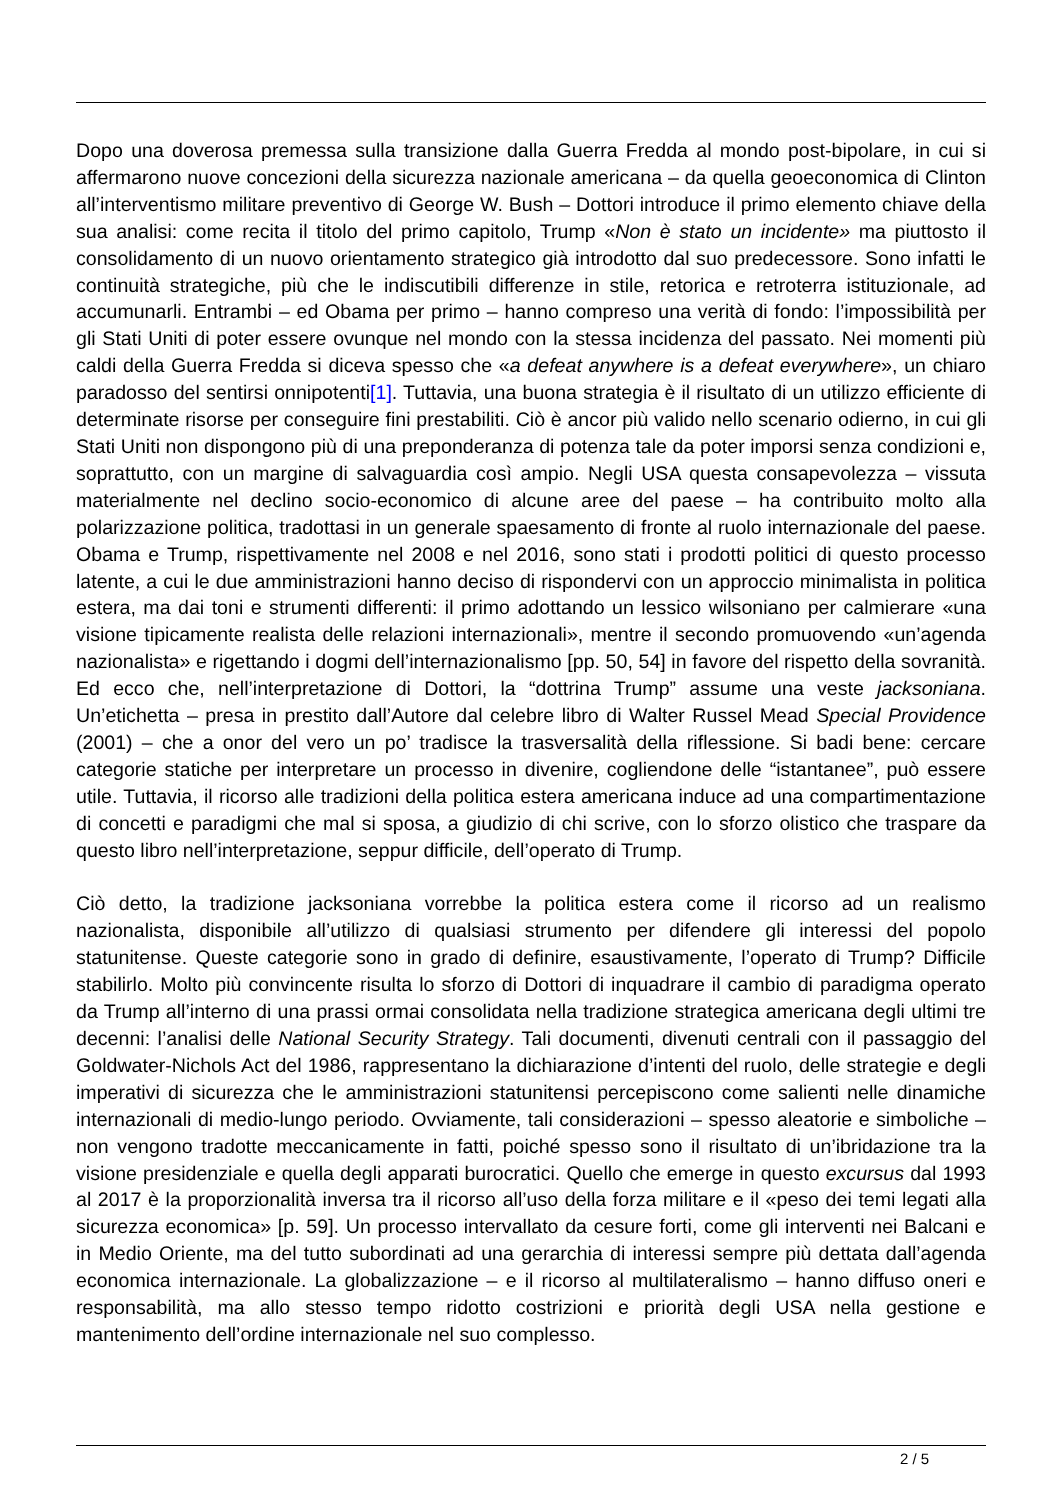Dopo una doverosa premessa sulla transizione dalla Guerra Fredda al mondo post-bipolare, in cui si affermarono nuove concezioni della sicurezza nazionale americana – da quella geoeconomica di Clinton all’interventismo militare preventivo di George W. Bush – Dottori introduce il primo elemento chiave della sua analisi: come recita il titolo del primo capitolo, Trump «Non è stato un incidente» ma piuttosto il consolidamento di un nuovo orientamento strategico già introdotto dal suo predecessore. Sono infatti le continuità strategiche, più che le indiscutibili differenze in stile, retorica e retroterra istituzionale, ad accumunarli. Entrambi – ed Obama per primo – hanno compreso una verità di fondo: l’impossibilità per gli Stati Uniti di poter essere ovunque nel mondo con la stessa incidenza del passato. Nei momenti più caldi della Guerra Fredda si diceva spesso che «a defeat anywhere is a defeat everywhere», un chiaro paradosso del sentirsi onnipotenti[1]. Tuttavia, una buona strategia è il risultato di un utilizzo efficiente di determinate risorse per conseguire fini prestabiliti. Ciò è ancor più valido nello scenario odierno, in cui gli Stati Uniti non dispongono più di una preponderanza di potenza tale da poter imporsi senza condizioni e, soprattutto, con un margine di salvaguardia così ampio. Negli USA questa consapevolezza – vissuta materialmente nel declino socio-economico di alcune aree del paese – ha contribuito molto alla polarizzazione politica, tradottasi in un generale spaesamento di fronte al ruolo internazionale del paese. Obama e Trump, rispettivamente nel 2008 e nel 2016, sono stati i prodotti politici di questo processo latente, a cui le due amministrazioni hanno deciso di rispondervi con un approccio minimalista in politica estera, ma dai toni e strumenti differenti: il primo adottando un lessico wilsoniano per calmierare «una visione tipicamente realista delle relazioni internazionali», mentre il secondo promuovendo «un’agenda nazionalista» e rigettando i dogmi dell’internazionalismo [pp. 50, 54] in favore del rispetto della sovranità. Ed ecco che, nell’interpretazione di Dottori, la “dottrina Trump” assume una veste jacksoniana. Un’etichetta – presa in prestito dall’Autore dal celebre libro di Walter Russel Mead Special Providence (2001) – che a onor del vero un po’ tradisce la trasversalità della riflessione. Si badi bene: cercare categorie statiche per interpretare un processo in divenire, cogliendone delle “istantanee”, può essere utile. Tuttavia, il ricorso alle tradizioni della politica estera americana induce ad una compartimentazione di concetti e paradigmi che mal si sposa, a giudizio di chi scrive, con lo sforzo olistico che traspare da questo libro nell’interpretazione, seppur difficile, dell’operato di Trump.
Ciò detto, la tradizione jacksoniana vorrebbe la politica estera come il ricorso ad un realismo nazionalista, disponibile all’utilizzo di qualsiasi strumento per difendere gli interessi del popolo statunitense. Queste categorie sono in grado di definire, esaustivamente, l’operato di Trump? Difficile stabilirlo. Molto più convincente risulta lo sforzo di Dottori di inquadrare il cambio di paradigma operato da Trump all’interno di una prassi ormai consolidata nella tradizione strategica americana degli ultimi tre decenni: l’analisi delle National Security Strategy. Tali documenti, divenuti centrali con il passaggio del Goldwater-Nichols Act del 1986, rappresentano la dichiarazione d’intenti del ruolo, delle strategie e degli imperativi di sicurezza che le amministrazioni statunitensi percepiscono come salienti nelle dinamiche internazionali di medio-lungo periodo. Ovviamente, tali considerazioni – spesso aleatorie e simboliche – non vengono tradotte meccanicamente in fatti, poiché spesso sono il risultato di un’ibridazione tra la visione presidenziale e quella degli apparati burocratici. Quello che emerge in questo excursus dal 1993 al 2017 è la proporzionalità inversa tra il ricorso all’uso della forza militare e il «peso dei temi legati alla sicurezza economica» [p. 59]. Un processo intervallato da cesure forti, come gli interventi nei Balcani e in Medio Oriente, ma del tutto subordinati ad una gerarchia di interessi sempre più dettata dall’agenda economica internazionale. La globalizzazione – e il ricorso al multilateralismo – hanno diffuso oneri e responsabilità, ma allo stesso tempo ridotto costrizioni e priorità degli USA nella gestione e mantenimento dell’ordine internazionale nel suo complesso.
2 / 5